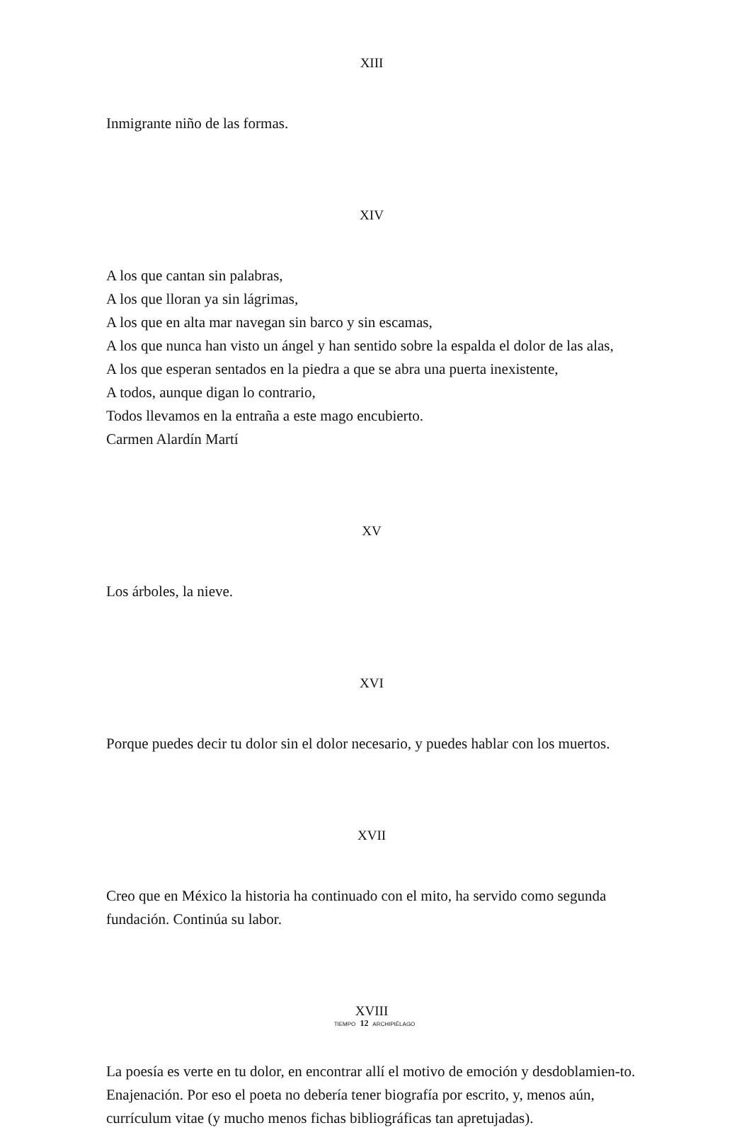XIII
Inmigrante niño de las formas.
XIV
A los que cantan sin palabras,
A los que lloran ya sin lágrimas,
A los que en alta mar navegan sin barco y sin escamas,
A los que nunca han visto un ángel y han sentido sobre la espalda el dolor de las alas,
A los que esperan sentados en la piedra a que se abra una puerta inexistente,
A todos, aunque digan lo contrario,
Todos llevamos en la entraña a este mago encubierto.
Carmen Alardín Martí
XV
Los árboles, la nieve.
XVI
Porque puedes decir tu dolor sin el dolor necesario, y puedes hablar con los muertos.
XVII
Creo que en México la historia ha continuado con el mito, ha servido como segunda fundación. Continúa su labor.
XVIII
La poesía es verte en tu dolor, en encontrar allí el motivo de emoción y desdoblamien-to. Enajenación. Por eso el poeta no debería tener biografía por escrito, y, menos aún, currículum vitae (y mucho menos fichas bibliográficas tan apretujadas).
TIEMPO 12 ARCHIPIÉLAGO